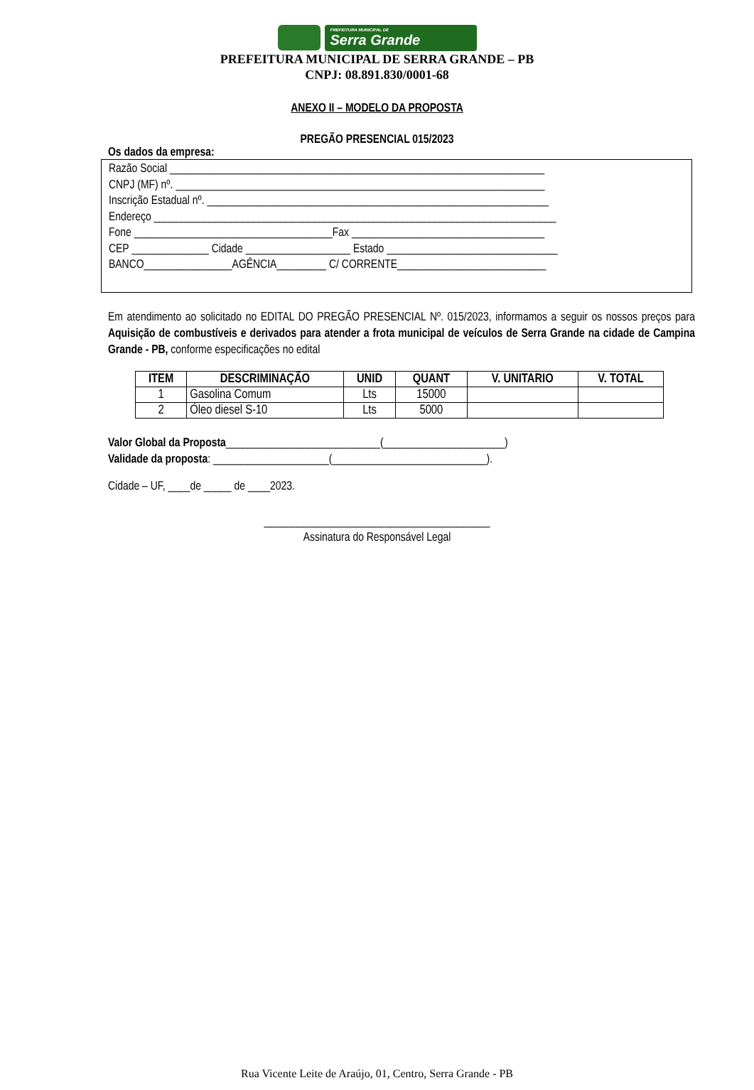PREFEITURA MUNICIPAL DE
Serra Grande
PREFEITURA MUNICIPAL DE SERRA GRANDE – PB
CNPJ: 08.891.830/0001-68
ANEXO II – MODELO DA PROPOSTA
PREGÃO PRESENCIAL 015/2023
Os dados da empresa:
Razão Social ____________________________________________________________________
CNPJ (MF) nº. ___________________________________________________________________
Inscrição Estadual nº. ______________________________________________________________
Endereço _________________________________________________________________________
Fone ____________________________________Fax ___________________________________
CEP ______________ Cidade ___________________ Estado _______________________________
BANCO________________AGÊNCIA_________ C/ CORRENTE___________________________
Em atendimento ao solicitado no EDITAL DO PREGÃO PRESENCIAL Nº. 015/2023, informamos a seguir os nossos preços para Aquisição de combustíveis e derivados para atender a frota municipal de veículos de Serra Grande na cidade de Campina Grande - PB, conforme especificações no edital
| ITEM | DESCRIMINAÇÃO | UNID | QUANT | V. UNITARIO | V. TOTAL |
| --- | --- | --- | --- | --- | --- |
| 1 | Gasolina Comum | Lts | 15000 | | |
| 2 | Óleo diesel S-10 | Lts | 5000 | | |
Valor Global da Proposta____________________________(______________________)
Validade da proposta: _____________________(____________________________).
Cidade – UF, ____de _____ de ____2023.
_________________________________________
Assinatura do Responsável Legal
Rua Vicente Leite de Araújo, 01, Centro, Serra Grande - PB